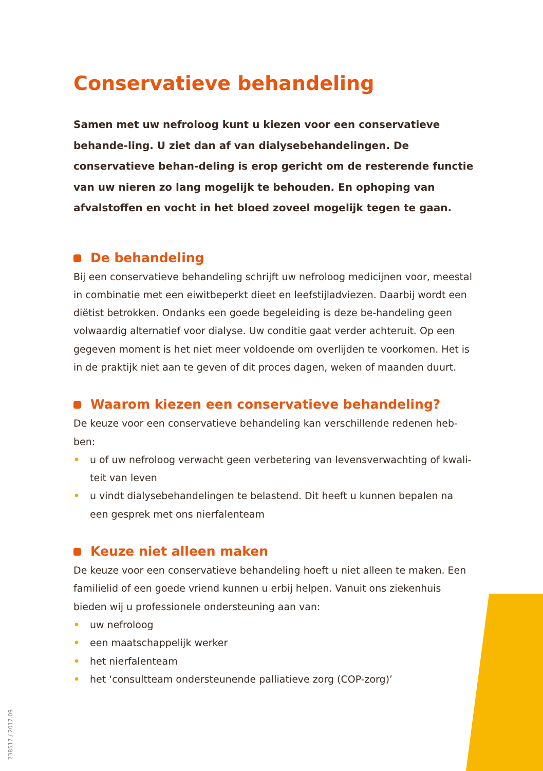Conservatieve behandeling
Samen met uw nefroloog kunt u kiezen voor een conservatieve behande-ling. U ziet dan af van dialysebehandelingen. De conservatieve behan-deling is erop gericht om de resterende functie van uw nieren zo lang mogelijk te behouden. En ophoping van afvalstoffen en vocht in het bloed zoveel mogelijk tegen te gaan.
De behandeling
Bij een conservatieve behandeling schrijft uw nefroloog medicijnen voor, meestal in combinatie met een eiwitbeperkt dieet en leefstijladviezen. Daarbij wordt een diëtist betrokken. Ondanks een goede begeleiding is deze be-handeling geen volwaardig alternatief voor dialyse. Uw conditie gaat verder achteruit. Op een gegeven moment is het niet meer voldoende om overlijden te voorkomen. Het is in de praktijk niet aan te geven of dit proces dagen, weken of maanden duurt.
Waarom kiezen een conservatieve behandeling?
De keuze voor een conservatieve behandeling kan verschillende redenen heb-ben:
• u of uw nefroloog verwacht geen verbetering van levensverwachting of kwali-teit van leven
• u vindt dialysebehandelingen te belastend. Dit heeft u kunnen bepalen na een gesprek met ons nierfalenteam
Keuze niet alleen maken
De keuze voor een conservatieve behandeling hoeft u niet alleen te maken. Een familielid of een goede vriend kunnen u erbij helpen. Vanuit ons ziekenhuis bieden wij u professionele ondersteuning aan van:
• uw nefroloog
• een maatschappelijk werker
• het nierfalenteam
• het ‘consultteam ondersteunende palliatieve zorg (COP-zorg)’
238517 / 2017.09